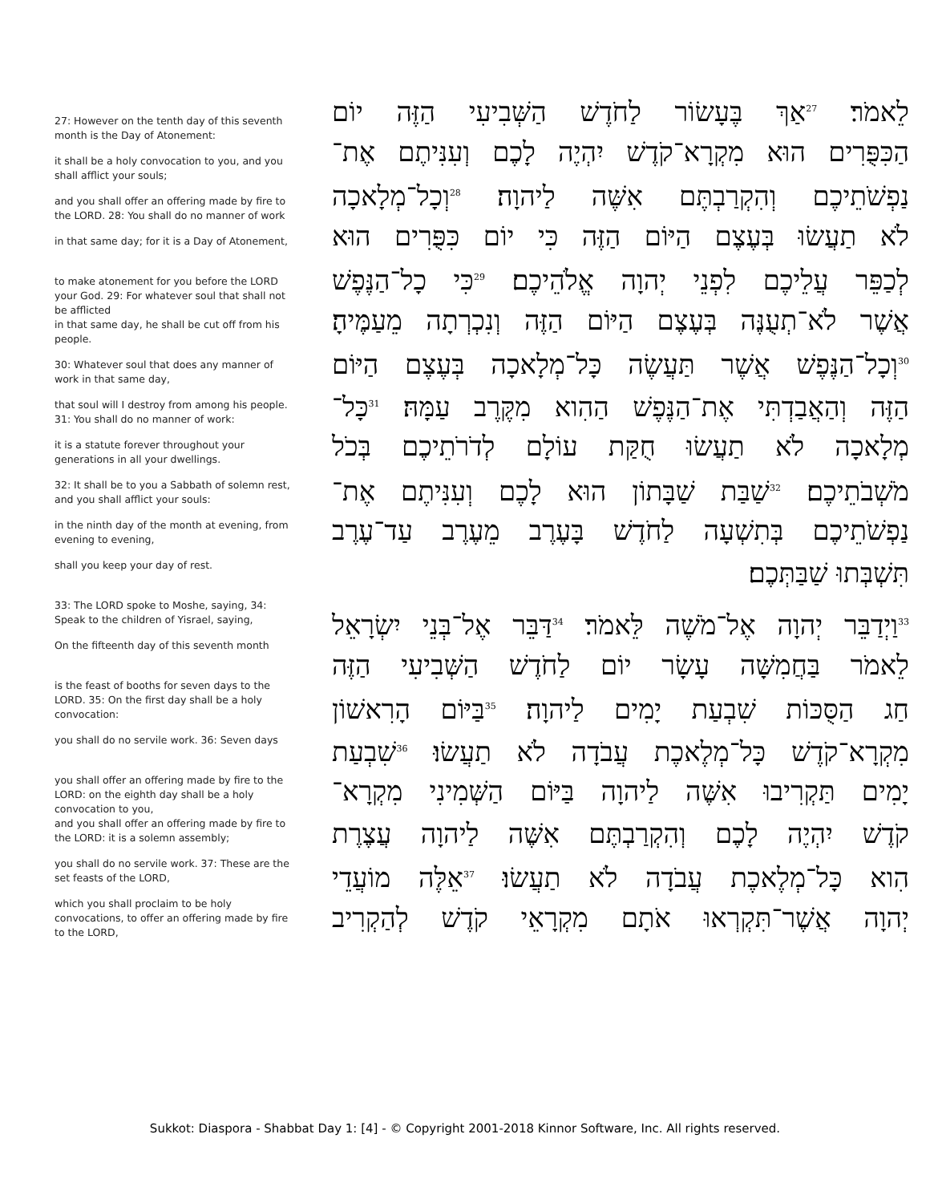27: However on the tenth day of this seventh month is the Day of Atonement:
it shall be a holy convocation to you, and you shall afflict your souls;
and you shall offer an offering made by fire to the LORD. 28: You shall do no manner of work
in that same day; for it is a Day of Atonement,
to make atonement for you before the LORD your God. 29: For whatever soul that shall not be afflicted
in that same day, he shall be cut off from his people.
30: Whatever soul that does any manner of work in that same day,
that soul will I destroy from among his people. 31: You shall do no manner of work:
it is a statute forever throughout your generations in all your dwellings.
32: It shall be to you a Sabbath of solemn rest, and you shall afflict your souls:
in the ninth day of the month at evening, from evening to evening,
shall you keep your day of rest.
33: The LORD spoke to Moshe, saying, 34: Speak to the children of Yisrael, saying,
On the fifteenth day of this seventh month
is the feast of booths for seven days to the LORD. 35: On the first day shall be a holy convocation:
you shall do no servile work. 36: Seven days
you shall offer an offering made by fire to the LORD: on the eighth day shall be a holy convocation to you,
and you shall offer an offering made by fire to the LORD: it is a solemn assembly;
you shall do no servile work. 37: These are the set feasts of the LORD,
which you shall proclaim to be holy convocations, to offer an offering made by fire to the LORD,
לֵאמֹר׃ <sup>27</sup>אַךְ בֶּעָשׂוֹר לַחֹדֶשׁ הַשְּׁבִיעִי הַזֶּה יוֹם
הַכִּפֻּרִים הוּא מִקְרָא־קֹדֶשׁ יִהְיֶה לָכֶם וְעִנִּיתֶם אֶת־
נַפְשֹׁתֵיכֶם וְהִקְרַבְתֶּם אִשֶּׁה לַיהוָה׃ <sup>28</sup>וְכָל־מְלָאכָה
לֹא תַעֲשׂוּ בְּעֶצֶם הַיּוֹם הַזֶּה כִּי יוֹם כִּפֻּרִים הוּא
לְכַפֵּר עֲלֵיכֶם לִפְנֵי יְהוָה אֱלֹהֵיכֶם׃ <sup>29</sup>כִּי כָל־הַנֶּפֶשׁ
אֲשֶׁר לֹא־תְעֻנֶּה בְּעֶצֶם הַיּוֹם הַזֶּה וְנִכְרְתָה מֵעַמֶּיהָ׃
<sup>30</sup> וְכָל־הַנֶּפֶשׁ אֲשֶׁר תַּעֲשֶׂה כָּל־מְלָאכָה בְּעֶצֶם הַיּוֹם
הַזֶּה וְהַאֲבַדְתִּי אֶת־הַנֶּפֶשׁ הַהִוא מִקֶּרֶב עַמָּהּ׃ <sup>31</sup>כָּל־
מְלָאכָה לֹא תַעֲשׂוּ חֻקַּת עוֹלָם לְדֹרֹתֵיכֶם בְּכֹל
מֹשְׁבֹתֵיכֶם׃ <sup>32</sup>שַׁבַּת שַׁבָּתוֹן הוּא לָכֶם וְעִנִּיתֶם אֶת־
נַפְשֹׁתֵיכֶם בְּתִשְׁעָה לַחֹדֶשׁ בָּעֶרֶב מֵעֶרֶב עַד־עֶרֶב
תִּשְׁבְּתוּ שַׁבַּתְּכֶם׃
<sup>33</sup> וַיְדַבֵּר יְהוָה אֶל־מֹשֶׁה לֵּאמֹר׃ <sup>34</sup>דַּבֵּר אֶל־בְּנֵי יִשְׂרָאֵל
לֵאמֹר בַּחֲמִשָּׁה עָשָׂר יוֹם לַחֹדֶשׁ הַשְּׁבִיעִי הַזֶּה
חַג הַסֻּכּוֹת שִׁבְעַת יָמִים לַיהוָה׃ <sup>35</sup>בַּיּוֹם הָרִאשׁוֹן
מִקְרָא־קֹדֶשׁ כָּל־מְלֶאכֶת עֲבֹדָה לֹא תַעֲשׂוּ׃ <sup>36</sup>שִׁבְעַת
יָמִים תַּקְרִיבוּ אִשֶּׁה לַיהוָה בַּיּוֹם הַשְּׁמִינִי מִקְרָא־
קֹדֶשׁ יִהְיֶה לָכֶם וְהִקְרַבְתֶּם אִשֶּׁה לַיהוָה עֲצֶרֶת
הִוא כָּל־מְלֶאכֶת עֲבֹדָה לֹא תַעֲשׂוּ׃ <sup>37</sup>אֵלֶּה מוֹעֲדֵי
יְהוָה אֲשֶׁר־תִּקְרְאוּ אֹתָם מִקְרָאֵי קֹדֶשׁ לְהַקְרִיב
Sukkot: Diaspora - Shabbat Day 1: [4] - © Copyright 2001-2018 Kinnor Software, Inc. All rights reserved.